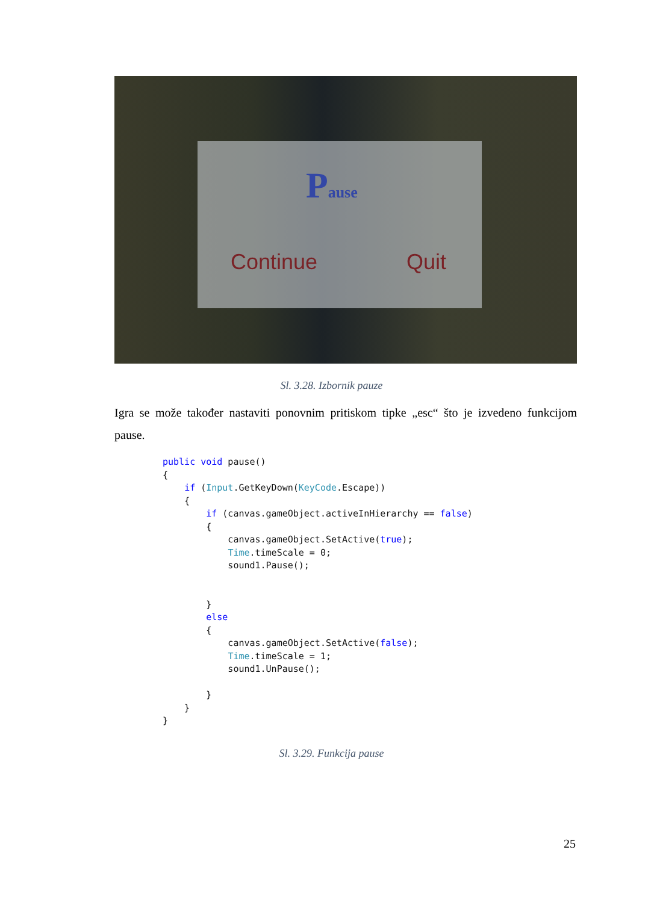Pause
Continue Quit
Sl. 3.28. Izbornik pauze
Igra se može također nastaviti ponovnim pritiskom tipke „esc“ što je izvedeno funkcijom pause.
public void pause()
{
    if (Input.GetKeyDown(KeyCode.Escape))
    {
        if (canvas.gameObject.activeInHierarchy == false)
        {
            canvas.gameObject.SetActive(true);
            Time.timeScale = 0;
            sound1.Pause();


        }
        else
        {
            canvas.gameObject.SetActive(false);
            Time.timeScale = 1;
            sound1.UnPause();

        }
    }
}
Sl. 3.29. Funkcija pause
25